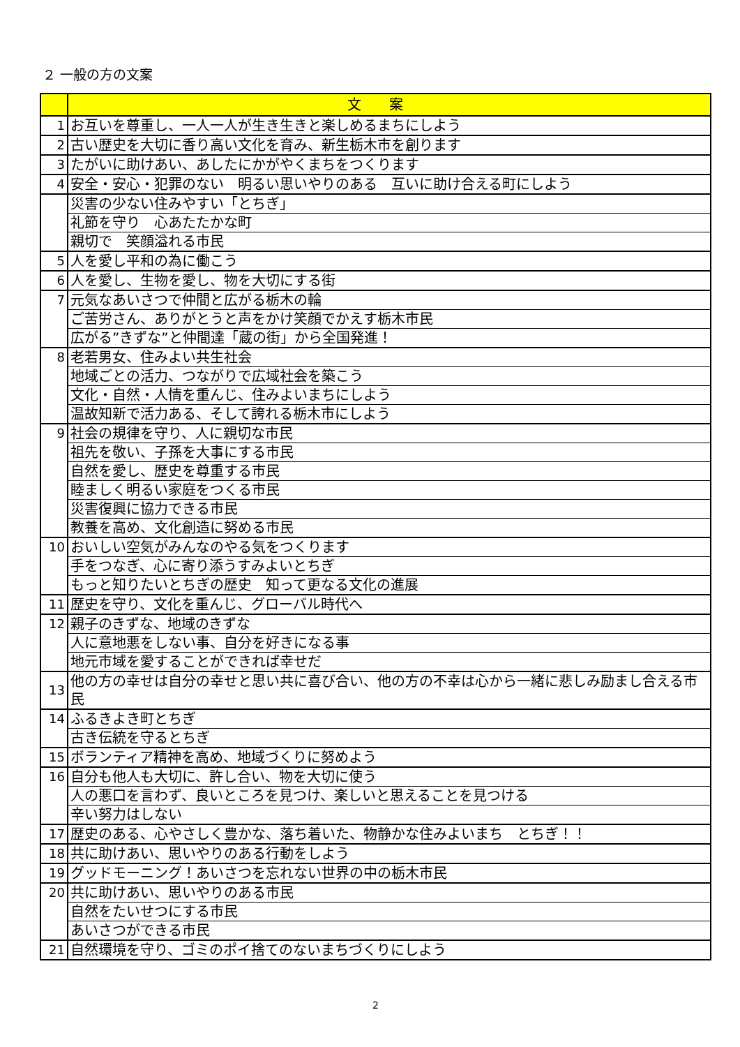２ 一般の方の文案
| | 文案 |
| --- | --- |
| 1 | お互いを尊重し、一人一人が生き生きと楽しめるまちにしよう |
| 2 | 古い歴史を大切に香り高い文化を育み、新生栃木市を創ります |
| 3 | たがいに助けあい、あしたにかがやくまちをつくります |
| 4 | 安全・安心・犯罪のない 明るい思いやりのある 互いに助け合える町にしよう |
| | 災害の少ない住みやすい「とちぎ」 |
| | 礼節を守り 心あたたかな町 |
| | 親切で 笑顔溢れる市民 |
| 5 | 人を愛し平和の為に働こう |
| 6 | 人を愛し、生物を愛し、物を大切にする街 |
| 7 | 元気なあいさつで仲間と広がる栃木の輪 |
| | ご苦労さん、ありがとうと声をかけ笑顔でかえす栃木市民 |
| | 広がる”きずな”と仲間達「蔵の街」から全国発進！ |
| 8 | 老若男女、住みよい共生社会 |
| | 地域ごとの活力、つながりで広域社会を築こう |
| | 文化・自然・人情を重んじ、住みよいまちにしよう |
| | 温故知新で活力ある、そして誇れる栃木市にしよう |
| 9 | 社会の規律を守り、人に親切な市民 |
| | 祖先を敬い、子孫を大事にする市民 |
| | 自然を愛し、歴史を尊重する市民 |
| | 睦ましく明るい家庭をつくる市民 |
| | 災害復興に協力できる市民 |
| | 教養を高め、文化創造に努める市民 |
| 10 | おいしい空気がみんなのやる気をつくります |
| | 手をつなぎ、心に寄り添うすみよいとちぎ |
| | もっと知りたいとちぎの歴史 知って更なる文化の進展 |
| 11 | 歴史を守り、文化を重んじ、グローバル時代へ |
| 12 | 親子のきずな、地域のきずな |
| | 人に意地悪をしない事、自分を好きになる事 |
| | 地元市域を愛することができれば幸せだ |
| 13 | 他の方の幸せは自分の幸せと思い共に喜び合い、他の方の不幸は心から一緒に悲しみ励まし合える市民 |
| 14 | ふるきよき町とちぎ |
| | 古き伝統を守るとちぎ |
| 15 | ボランティア精神を高め、地域づくりに努めよう |
| 16 | 自分も他人も大切に、許し合い、物を大切に使う |
| | 人の悪口を言わず、良いところを見つけ、楽しいと思えることを見つける |
| | 辛い努力はしない |
| 17 | 歴史のある、心やさしく豊かな、落ち着いた、物静かな住みよいまち とちぎ！！ |
| 18 | 共に助けあい、思いやりのある行動をしよう |
| 19 | グッドモーニング！あいさつを忘れない世界の中の栃木市民 |
| 20 | 共に助けあい、思いやりのある市民 |
| | 自然をたいせつにする市民 |
| | あいさつができる市民 |
| 21 | 自然環境を守り、ゴミのポイ捨てのないまちづくりにしよう |
2